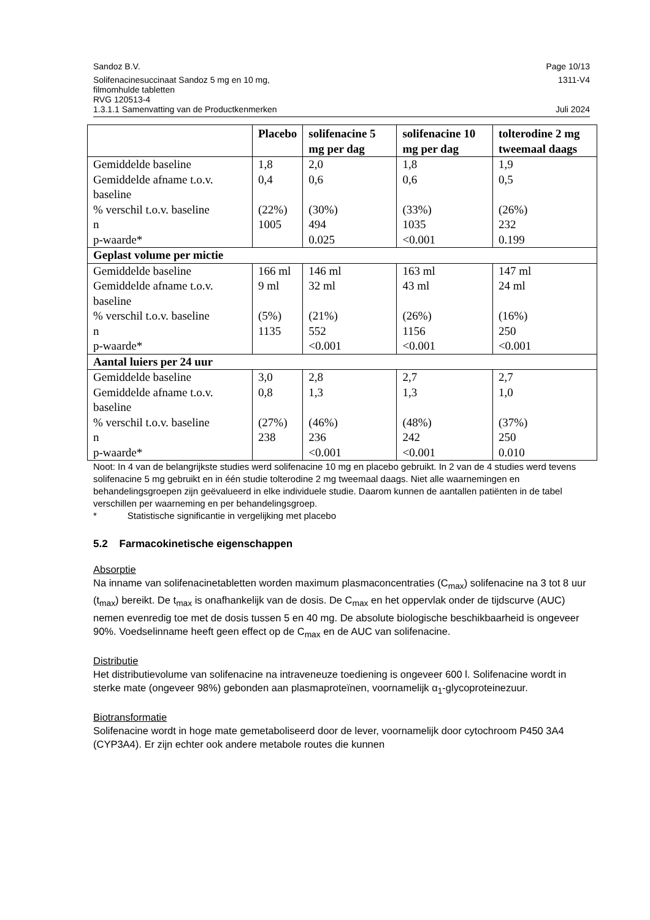Sandoz B.V. Page 10/13
Solifenacinesuccinaat Sandoz 5 mg en 10 mg,
filmomhulde tabletten
RVG 120513-4 1311-V4
1.3.1.1 Samenvatting van de Productkenmerken Juli 2024
| | Placebo | solifenacine 5 mg per dag | solifenacine 10 mg per dag | tolterodine 2 mg tweemaal daags |
| --- | --- | --- | --- | --- |
| Gemiddelde baseline Gemiddelde afname t.o.v. baseline % verschil t.o.v. baseline n p-waarde* | 1,8 0,4 (22%) 1005 | 2,0 0,6 (30%) 494 0.025 | 1,8 0,6 (33%) 1035 <0.001 | 1,9 0,5 (26%) 232 0.199 |
| Geplast volume per mictie | | | | |
| Gemiddelde baseline Gemiddelde afname t.o.v. baseline % verschil t.o.v. baseline n p-waarde* | 166 ml 9 ml (5%) 1135 | 146 ml 32 ml (21%) 552 <0.001 | 163 ml 43 ml (26%) 1156 <0.001 | 147 ml 24 ml (16%) 250 <0.001 |
| Aantal luiers per 24 uur | | | | |
| Gemiddelde baseline Gemiddelde afname t.o.v. baseline % verschil t.o.v. baseline n p-waarde* | 3,0 0,8 (27%) 238 | 2,8 1,3 (46%) 236 <0.001 | 2,7 1,3 (48%) 242 <0.001 | 2,7 1,0 (37%) 250 0.010 |
Noot: In 4 van de belangrijkste studies werd solifenacine 10 mg en placebo gebruikt. In 2 van de 4 studies werd tevens solifenacine 5 mg gebruikt en in één studie tolterodine 2 mg tweemaal daags. Niet alle waarnemingen en behandelingsgroepen zijn geëvalueerd in elke individuele studie. Daarom kunnen de aantallen patiënten in de tabel verschillen per waarneming en per behandelingsgroep.
* Statistische significantie in vergelijking met placebo
5.2 Farmacokinetische eigenschappen
Absorptie
Na inname van solifenacinetabletten worden maximum plasmaconcentraties (C<sub>max</sub>) solifenacine na 3 tot 8 uur (t<sub>max</sub>) bereikt. De t<sub>max</sub> is onafhankelijk van de dosis. De C<sub>max</sub> en het oppervlak onder de tijdscurve (AUC) nemen evenredig toe met de dosis tussen 5 en 40 mg. De absolute biologische beschikbaarheid is ongeveer 90%. Voedselinname heeft geen effect op de C<sub>max</sub> en de AUC van solifenacine.
Distributie
Het distributievolume van solifenacine na intraveneuze toediening is ongeveer 600 l. Solifenacine wordt in sterke mate (ongeveer 98%) gebonden aan plasmaproteïnen, voornamelijk α<sub>1</sub>-glycoproteinezuur.
Biotransformatie
Solifenacine wordt in hoge mate gemetaboliseerd door de lever, voornamelijk door cytochroom P450 3A4 (CYP3A4). Er zijn echter ook andere metabole routes die kunnen